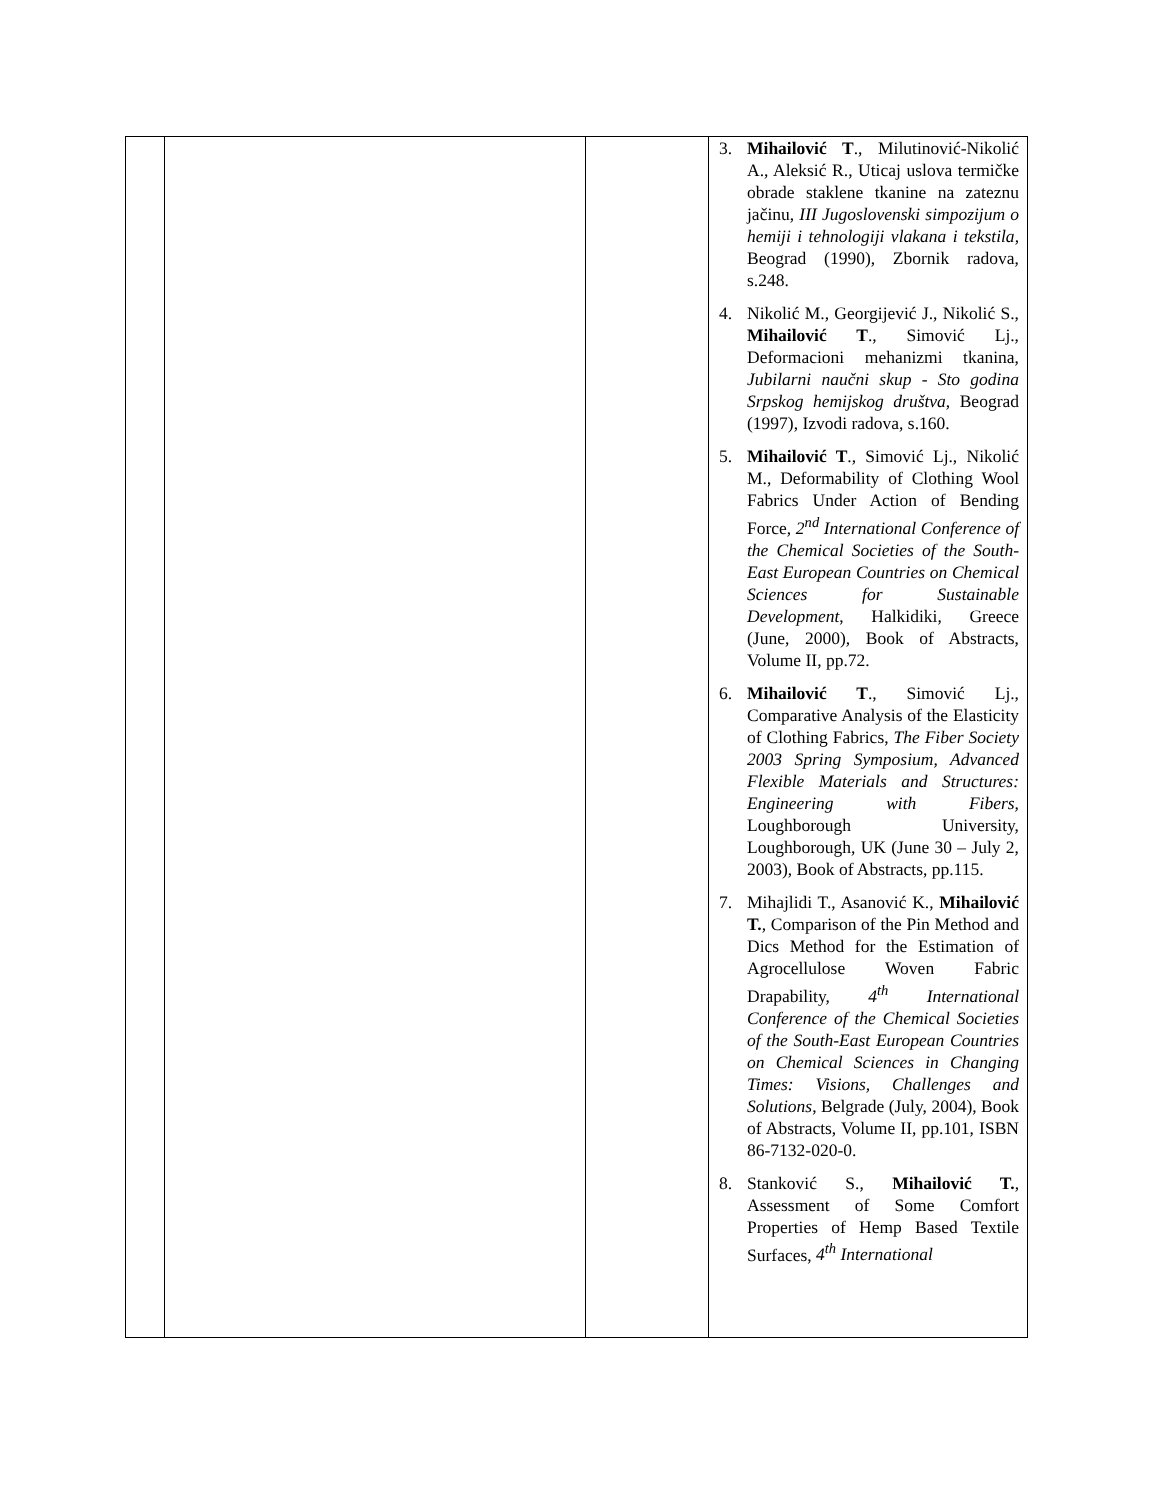| | | | 3. Mihailović T ., Milutinović-Nikolić A., Aleksić R., Uticaj uslova termičke obrade staklene tkanine na zateznu jačinu, III Jugoslovenski simpozijum o hemiji i tehnologiji vlakana i tekstila , Beograd (1990), Zbornik radova, s.248. 4. Nikolić M., Georgijević J., Nikolić S., Mihailović T ., Simović Lj., Deformacioni mehanizmi tkanina, Jubilarni naučni skup - Sto godina Srpskog hemijskog društva , Beograd (1997), Izvodi radova, s.160. 5. Mihailović T ., Simović Lj., Nikolić M., Deformability of Clothing Wool Fabrics Under Action of Bending Force, 2<sup>nd</sup> International Conference of the Chemical Societies of the South-East European Countries on Chemical Sciences for Sustainable Development , Halkidiki, Greece (June, 2000), Book of Abstracts, Volume II, pp.72. 6. Mihailović T ., Simović Lj., Comparative Analysis of the Elasticity of Clothing Fabrics, The Fiber Society 2003 Spring Symposium, Advanced Flexible Materials and Structures: Engineering with Fibers, Loughborough University, Loughborough, UK (June 30 – July 2, 2003), Book of Abstracts, pp.115. 7. Mihajlidi T., Asanović K., Mihailović T. , Comparison of the Pin Method and Dics Method for the Estimation of Agrocellulose Woven Fabric Drapability, 4<sup>th</sup> International Conference of the Chemical Societies of the South-East European Countries on Chemical Sciences in Changing Times: Visions, Challenges and Solutions , Belgrade (July, 2004), Book of Abstracts, Volume II, pp.101, ISBN 86-7132-020-0. 8. Stanković S., Mihailović T. , Assessment of Some Comfort Properties of Hemp Based Textile Surfaces, 4<sup>th</sup> International |